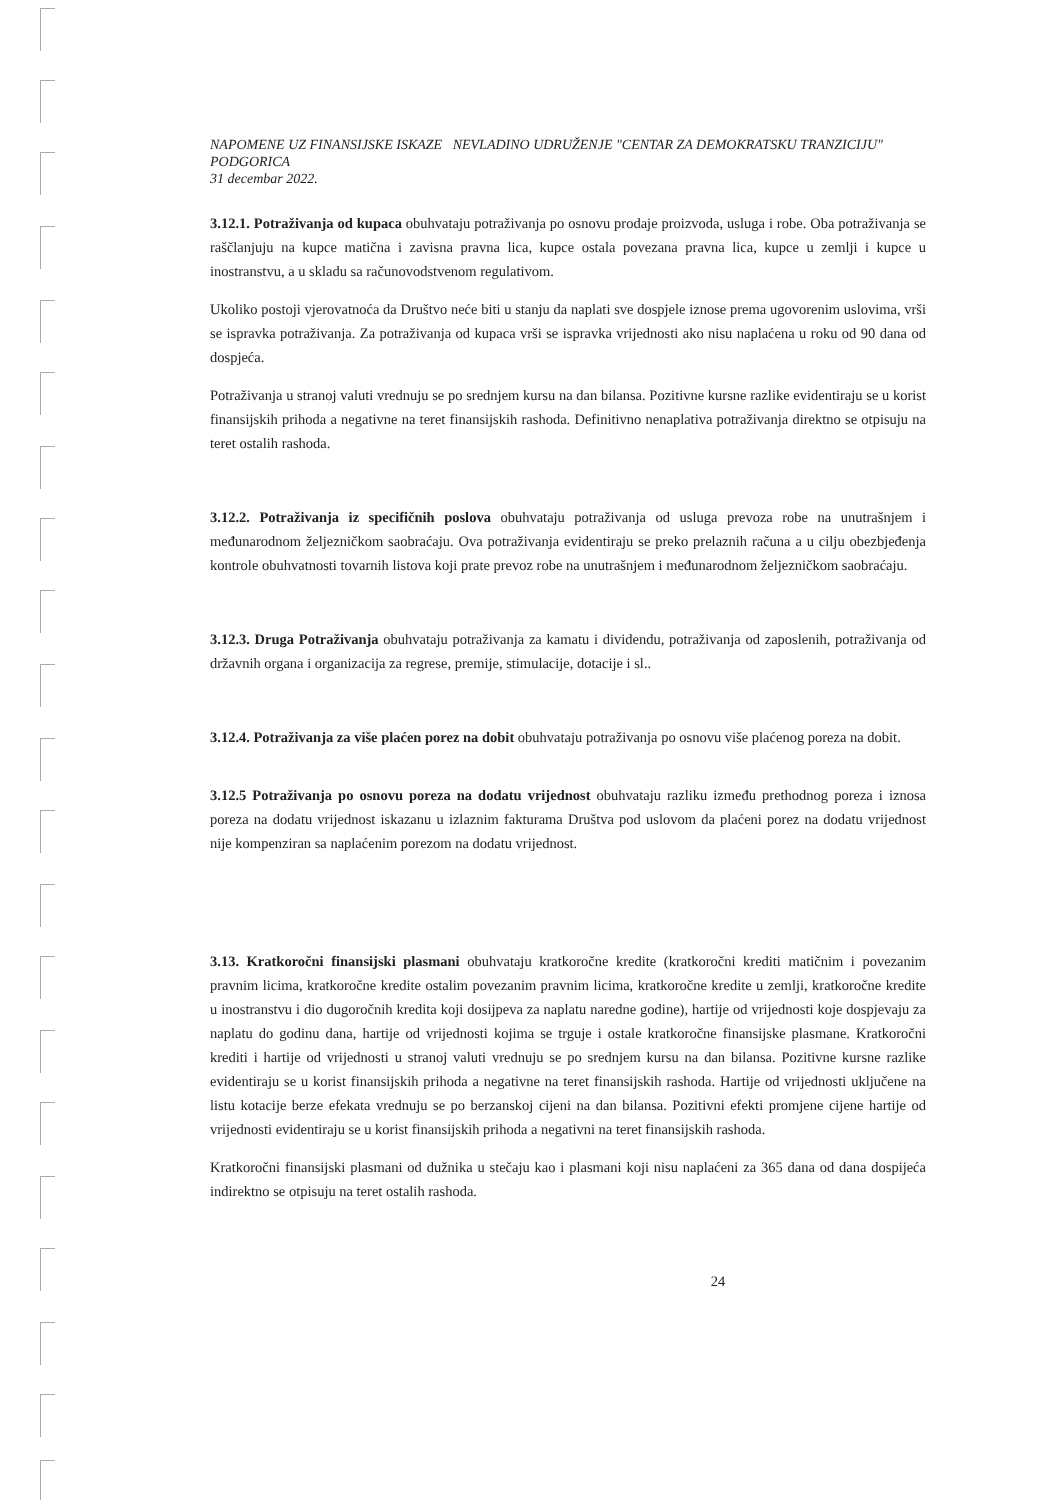NAPOMENE UZ FINANSIJSKE ISKAZE NEVLADINO UDRUŽENJE "CENTAR ZA DEMOKRATSKU TRANZICIJU" PODGORICA
31 decembar 2022.
3.12.1. Potraživanja od kupaca obuhvataju potraživanja po osnovu prodaje proizvoda, usluga i robe. Oba potraživanja se raščlanjuju na kupce matična i zavisna pravna lica, kupce ostala povezana pravna lica, kupce u zemlji i kupce u inostranstvu, a u skladu sa računovodstvenom regulativom.
Ukoliko postoji vjerovatnoća da Društvo neće biti u stanju da naplati sve dospjele iznose prema ugovorenim uslovima, vrši se ispravka potraživanja. Za potraživanja od kupaca vrši se ispravka vrijednosti ako nisu naplaćena u roku od 90 dana od dospjeća.
Potraživanja u stranoj valuti vrednuju se po srednjem kursu na dan bilansa. Pozitivne kursne razlike evidentiraju se u korist finansijskih prihoda a negativne na teret finansijskih rashoda. Definitivno nenaplativa potraživanja direktno se otpisuju na teret ostalih rashoda.
3.12.2. Potraživanja iz specifičnih poslova obuhvataju potraživanja od usluga prevoza robe na unutrašnjem i međunarodnom željezničkom saobraćaju. Ova potraživanja evidentiraju se preko prelaznih računa a u cilju obezbjeđenja kontrole obuhvatnosti tovarnih listova koji prate prevoz robe na unutrašnjem i međunarodnom željezničkom saobraćaju.
3.12.3. Druga Potraživanja obuhvataju potraživanja za kamatu i dividendu, potraživanja od zaposlenih, potraživanja od državnih organa i organizacija za regrese, premije, stimulacije, dotacije i sl..
3.12.4. Potraživanja za više plaćen porez na dobit obuhvataju potraživanja po osnovu više plaćenog poreza na dobit.
3.12.5 Potraživanja po osnovu poreza na dodatu vrijednost obuhvataju razliku između prethodnog poreza i iznosa poreza na dodatu vrijednost iskazanu u izlaznim fakturama Društva pod uslovom da plaćeni porez na dodatu vrijednost nije kompenziran sa naplaćenim porezom na dodatu vrijednost.
3.13. Kratkoročni finansijski plasmani obuhvataju kratkoročne kredite (kratkoročni krediti matičnim i povezanim pravnim licima, kratkoročne kredite ostalim povezanim pravnim licima, kratkoročne kredite u zemlji, kratkoročne kredite u inostranstvu i dio dugoročnih kredita koji dosijpeva za naplatu naredne godine), hartije od vrijednosti koje dospjevaju za naplatu do godinu dana, hartije od vrijednosti kojima se trguje i ostale kratkoročne finansijske plasmane. Kratkoročni krediti i hartije od vrijednosti u stranoj valuti vrednuju se po srednjem kursu na dan bilansa. Pozitivne kursne razlike evidentiraju se u korist finansijskih prihoda a negativne na teret finansijskih rashoda. Hartije od vrijednosti uključene na listu kotacije berze efekata vrednuju se po berzanskoj cijeni na dan bilansa. Pozitivni efekti promjene cijene hartije od vrijednosti evidentiraju se u korist finansijskih prihoda a negativni na teret finansijskih rashoda.
Kratkoročni finansijski plasmani od dužnika u stečaju kao i plasmani koji nisu naplaćeni za 365 dana od dana dospijeća indirektno se otpisuju na teret ostalih rashoda.
24